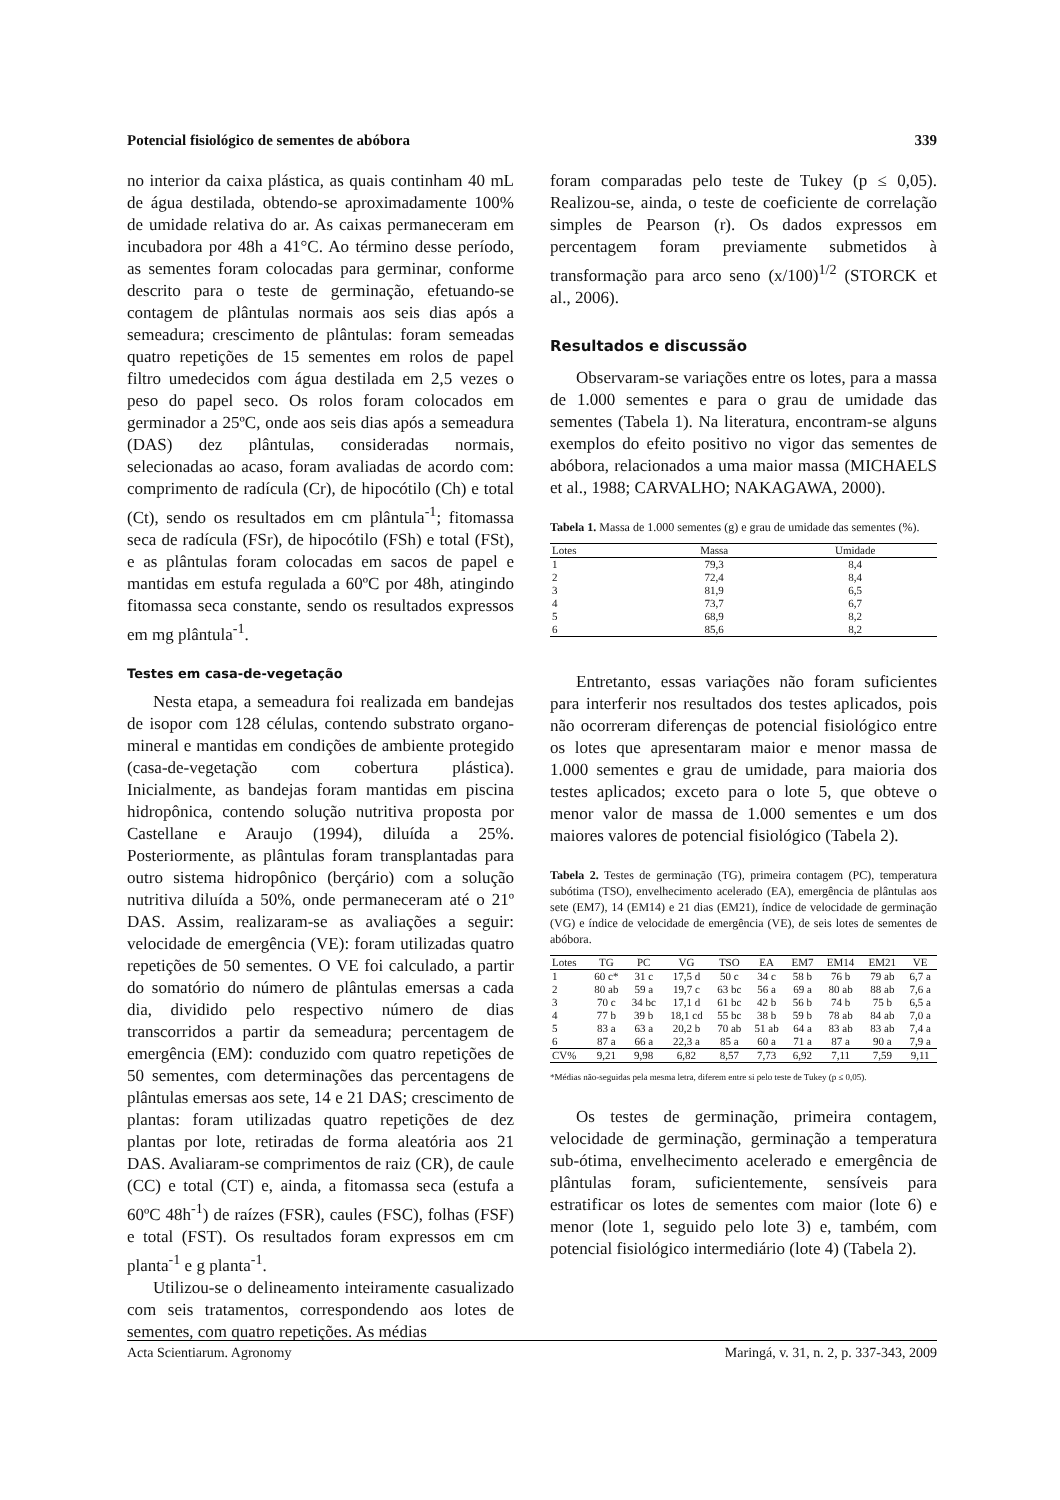Potencial fisiológico de sementes de abóbora 339
no interior da caixa plástica, as quais continham 40 mL de água destilada, obtendo-se aproximadamente 100% de umidade relativa do ar. As caixas permaneceram em incubadora por 48h a 41°C. Ao término desse período, as sementes foram colocadas para germinar, conforme descrito para o teste de germinação, efetuando-se contagem de plântulas normais aos seis dias após a semeadura; crescimento de plântulas: foram semeadas quatro repetições de 15 sementes em rolos de papel filtro umedecidos com água destilada em 2,5 vezes o peso do papel seco. Os rolos foram colocados em germinador a 25ºC, onde aos seis dias após a semeadura (DAS) dez plântulas, consideradas normais, selecionadas ao acaso, foram avaliadas de acordo com: comprimento de radícula (Cr), de hipocótilo (Ch) e total (Ct), sendo os resultados em cm plântula<sup>-1</sup>; fitomassa seca de radícula (FSr), de hipocótilo (FSh) e total (FSt), e as plântulas foram colocadas em sacos de papel e mantidas em estufa regulada a 60ºC por 48h, atingindo fitomassa seca constante, sendo os resultados expressos em mg plântula<sup>-1</sup>.
Testes em casa-de-vegetação
Nesta etapa, a semeadura foi realizada em bandejas de isopor com 128 células, contendo substrato organo-mineral e mantidas em condições de ambiente protegido (casa-de-vegetação com cobertura plástica). Inicialmente, as bandejas foram mantidas em piscina hidropônica, contendo solução nutritiva proposta por Castellane e Araujo (1994), diluída a 25%. Posteriormente, as plântulas foram transplantadas para outro sistema hidropônico (berçário) com a solução nutritiva diluída a 50%, onde permaneceram até o 21º DAS. Assim, realizaram-se as avaliações a seguir: velocidade de emergência (VE): foram utilizadas quatro repetições de 50 sementes. O VE foi calculado, a partir do somatório do número de plântulas emersas a cada dia, dividido pelo respectivo número de dias transcorridos a partir da semeadura; percentagem de emergência (EM): conduzido com quatro repetições de 50 sementes, com determinações das percentagens de plântulas emersas aos sete, 14 e 21 DAS; crescimento de plantas: foram utilizadas quatro repetições de dez plantas por lote, retiradas de forma aleatória aos 21 DAS. Avaliaram-se comprimentos de raiz (CR), de caule (CC) e total (CT) e, ainda, a fitomassa seca (estufa a 60ºC 48h<sup>-1</sup>) de raízes (FSR), caules (FSC), folhas (FSF) e total (FST). Os resultados foram expressos em cm planta<sup>-1</sup> e g planta<sup>-1</sup>.
Utilizou-se o delineamento inteiramente casualizado com seis tratamentos, correspondendo aos lotes de sementes, com quatro repetições. As médias
foram comparadas pelo teste de Tukey (p ≤ 0,05). Realizou-se, ainda, o teste de coeficiente de correlação simples de Pearson (r). Os dados expressos em percentagem foram previamente submetidos à transformação para arco seno (x/100)<sup>1/2</sup> (STORCK et al., 2006).
Resultados e discussão
Observaram-se variações entre os lotes, para a massa de 1.000 sementes e para o grau de umidade das sementes (Tabela 1). Na literatura, encontram-se alguns exemplos do efeito positivo no vigor das sementes de abóbora, relacionados a uma maior massa (MICHAELS et al., 1988; CARVALHO; NAKAGAWA, 2000).
Tabela 1. Massa de 1.000 sementes (g) e grau de umidade das sementes (%).
| Lotes | Massa | Umidade |
| --- | --- | --- |
| 1 | 79,3 | 8,4 |
| 2 | 72,4 | 8,4 |
| 3 | 81,9 | 6,5 |
| 4 | 73,7 | 6,7 |
| 5 | 68,9 | 8,2 |
| 6 | 85,6 | 8,2 |
Entretanto, essas variações não foram suficientes para interferir nos resultados dos testes aplicados, pois não ocorreram diferenças de potencial fisiológico entre os lotes que apresentaram maior e menor massa de 1.000 sementes e grau de umidade, para maioria dos testes aplicados; exceto para o lote 5, que obteve o menor valor de massa de 1.000 sementes e um dos maiores valores de potencial fisiológico (Tabela 2).
Tabela 2. Testes de germinação (TG), primeira contagem (PC), temperatura subótima (TSO), envelhecimento acelerado (EA), emergência de plântulas aos sete (EM7), 14 (EM14) e 21 dias (EM21), índice de velocidade de germinação (VG) e índice de velocidade de emergência (VE), de seis lotes de sementes de abóbora.
| Lotes | TG | PC | VG | TSO | EA | EM7 | EM14 | EM21 | VE |
| --- | --- | --- | --- | --- | --- | --- | --- | --- | --- |
| 1 | 60 c* | 31 c | 17,5 d | 50 c | 34 c | 58 b | 76 b | 79 ab | 6,7 a |
| 2 | 80 ab | 59 a | 19,7 c | 63 bc | 56 a | 69 a | 80 ab | 88 ab | 7,6 a |
| 3 | 70 c | 34 bc | 17,1 d | 61 bc | 42 b | 56 b | 74 b | 75 b | 6,5 a |
| 4 | 77 b | 39 b | 18,1 cd | 55 bc | 38 b | 59 b | 78 ab | 84 ab | 7,0 a |
| 5 | 83 a | 63 a | 20,2 b | 70 ab | 51 ab | 64 a | 83 ab | 83 ab | 7,4 a |
| 6 | 87 a | 66 a | 22,3 a | 85 a | 60 a | 71 a | 87 a | 90 a | 7,9 a |
| CV% | 9,21 | 9,98 | 6,82 | 8,57 | 7,73 | 6,92 | 7,11 | 7,59 | 9,11 |
*Médias não-seguidas pela mesma letra, diferem entre si pelo teste de Tukey (p ≤ 0,05).
Os testes de germinação, primeira contagem, velocidade de germinação, germinação a temperatura sub-ótima, envelhecimento acelerado e emergência de plântulas foram, suficientemente, sensíveis para estratificar os lotes de sementes com maior (lote 6) e menor (lote 1, seguido pelo lote 3) e, também, com potencial fisiológico intermediário (lote 4) (Tabela 2).
Acta Scientiarum. Agronomy Maringá, v. 31, n. 2, p. 337-343, 2009